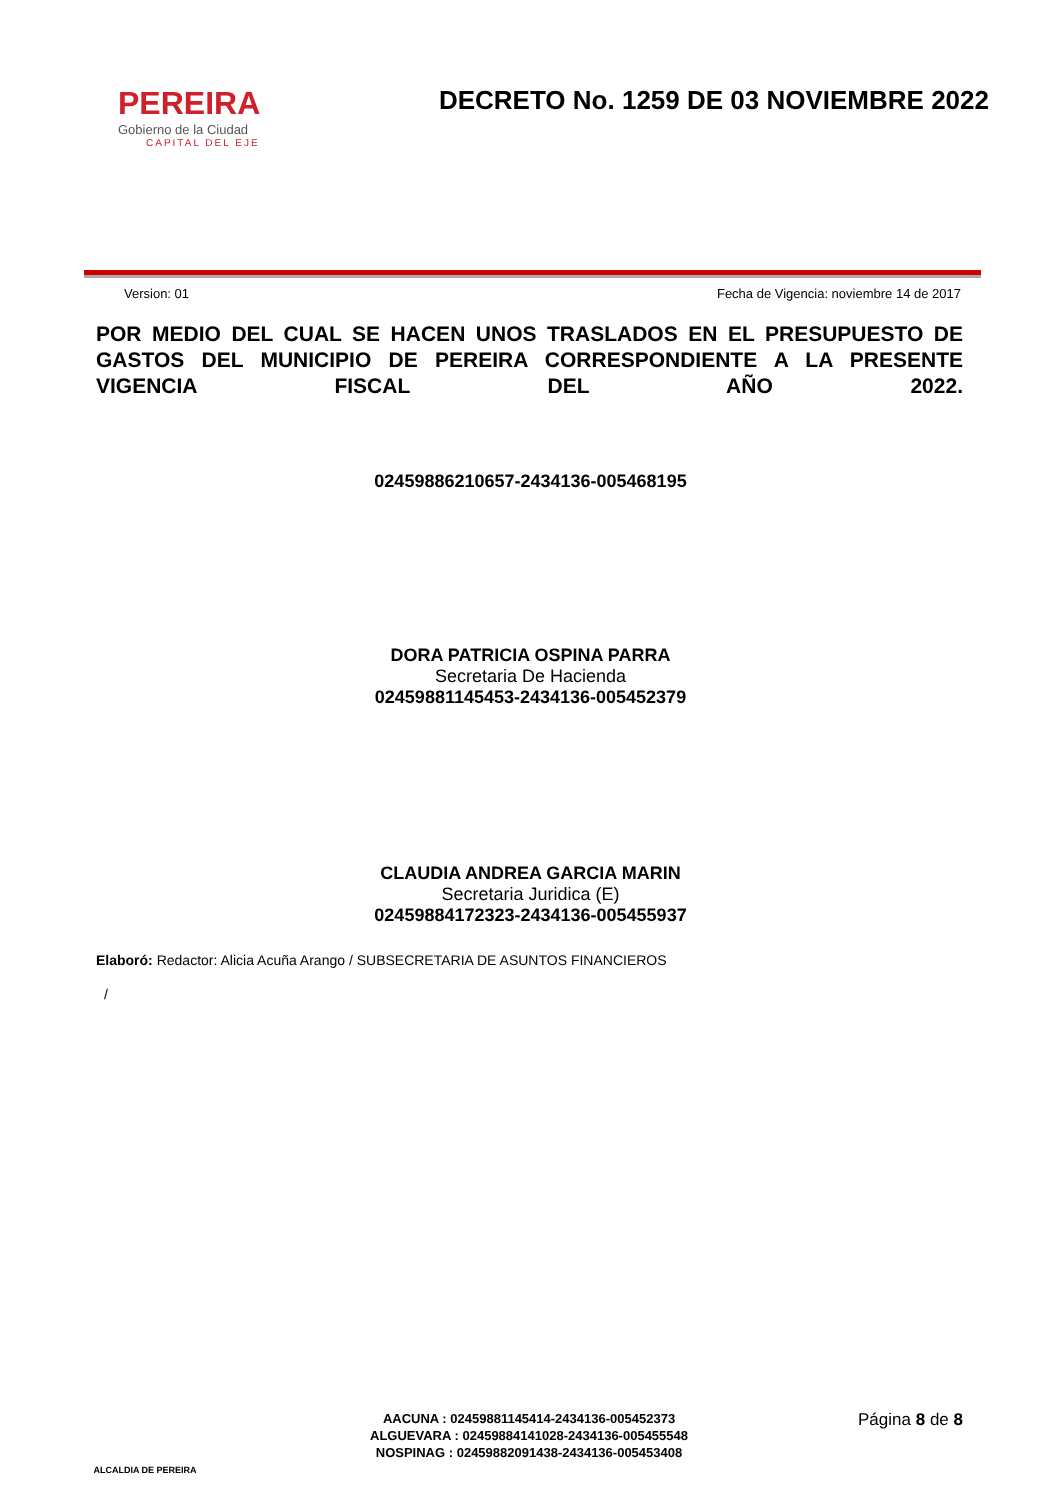PEREIRA
Gobierno de la Ciudad
CAPITAL DEL EJE
DECRETO No. 1259 DE 03 NOVIEMBRE 2022
Version: 01 Fecha de Vigencia: noviembre 14 de 2017
POR MEDIO DEL CUAL SE HACEN UNOS TRASLADOS EN EL PRESUPUESTO DE GASTOS DEL MUNICIPIO DE PEREIRA CORRESPONDIENTE A LA PRESENTE VIGENCIA FISCAL DEL AÑO 2022.
02459886210657-2434136-005468195
DORA PATRICIA OSPINA PARRA
Secretaria De Hacienda
02459881145453-2434136-005452379
CLAUDIA ANDREA GARCIA MARIN
Secretaria Juridica (E)
02459884172323-2434136-005455937
Elaboró: Redactor: Alicia Acuña Arango / SUBSECRETARIA DE ASUNTOS FINANCIEROS
/
ALCALDIA DE PEREIRA
AACUNA : 02459881145414-2434136-005452373
ALGUEVARA : 02459884141028-2434136-005455548
NOSPINAG : 02459882091438-2434136-005453408
Página 8 de 8